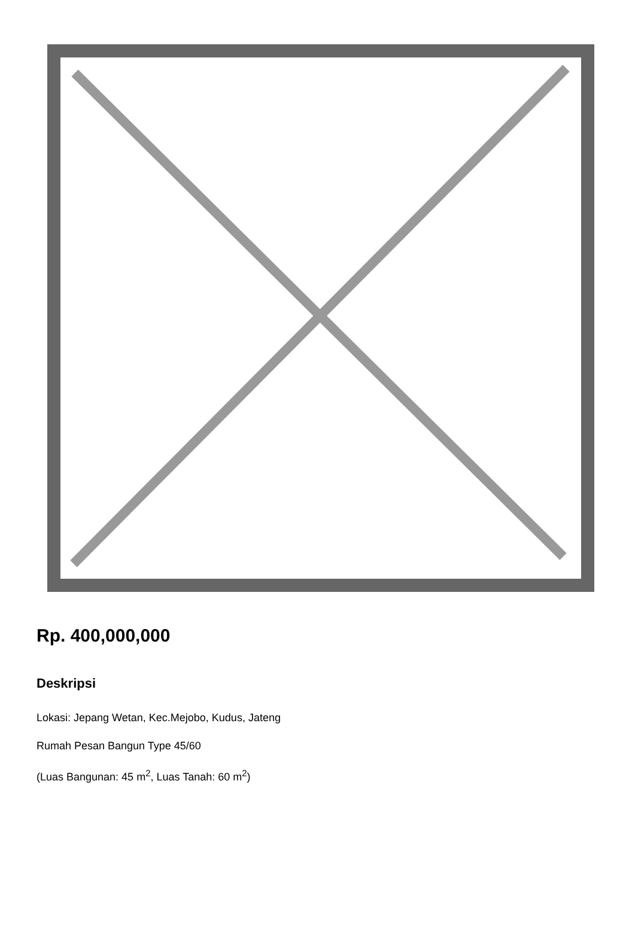Rp. 400,000,000
Deskripsi
Lokasi: Jepang Wetan, Kec.Mejobo, Kudus, Jateng
Rumah Pesan Bangun Type 45/60
(Luas Bangunan: 45 m<sup>2</sup>, Luas Tanah: 60 m<sup>2</sup>)